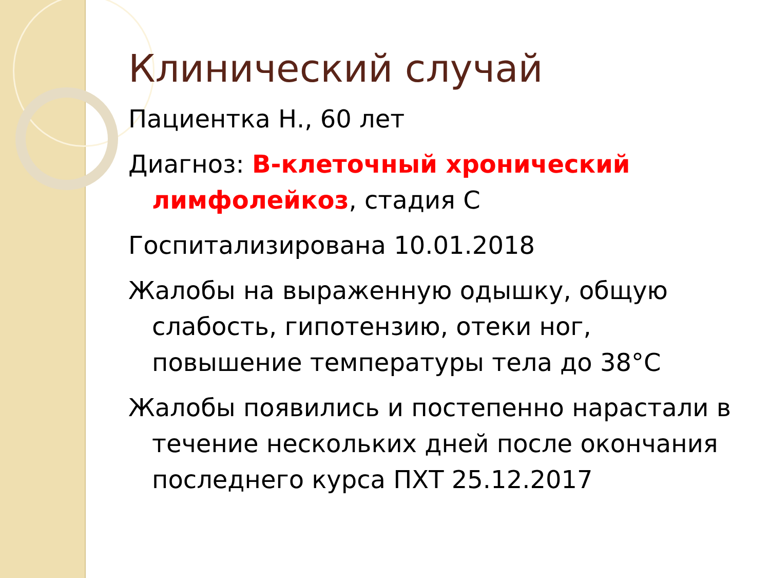Клинический случай
Пациентка Н., 60 лет
Диагноз: В-клеточный хронический лимфолейкоз, стадия С
Госпитализирована 10.01.2018
Жалобы на выраженную одышку, общую слабость, гипотензию, отеки ног, повышение температуры тела до 38°С
Жалобы появились и постепенно нарастали в течение нескольких дней после окончания последнего курса ПХТ 25.12.2017